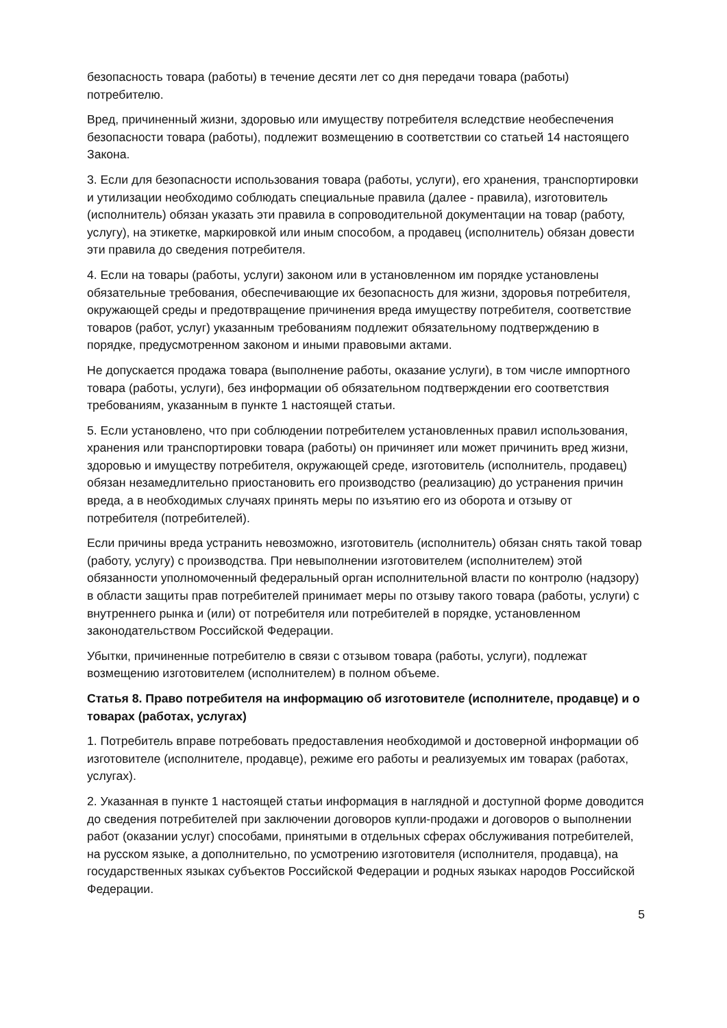безопасность товара (работы) в течение десяти лет со дня передачи товара (работы) потребителю.
Вред, причиненный жизни, здоровью или имуществу потребителя вследствие необеспечения безопасности товара (работы), подлежит возмещению в соответствии со статьей 14 настоящего Закона.
3. Если для безопасности использования товара (работы, услуги), его хранения, транспортировки и утилизации необходимо соблюдать специальные правила (далее - правила), изготовитель (исполнитель) обязан указать эти правила в сопроводительной документации на товар (работу, услугу), на этикетке, маркировкой или иным способом, а продавец (исполнитель) обязан довести эти правила до сведения потребителя.
4. Если на товары (работы, услуги) законом или в установленном им порядке установлены обязательные требования, обеспечивающие их безопасность для жизни, здоровья потребителя, окружающей среды и предотвращение причинения вреда имуществу потребителя, соответствие товаров (работ, услуг) указанным требованиям подлежит обязательному подтверждению в порядке, предусмотренном законом и иными правовыми актами.
Не допускается продажа товара (выполнение работы, оказание услуги), в том числе импортного товара (работы, услуги), без информации об обязательном подтверждении его соответствия требованиям, указанным в пункте 1 настоящей статьи.
5. Если установлено, что при соблюдении потребителем установленных правил использования, хранения или транспортировки товара (работы) он причиняет или может причинить вред жизни, здоровью и имуществу потребителя, окружающей среде, изготовитель (исполнитель, продавец) обязан незамедлительно приостановить его производство (реализацию) до устранения причин вреда, а в необходимых случаях принять меры по изъятию его из оборота и отзыву от потребителя (потребителей).
Если причины вреда устранить невозможно, изготовитель (исполнитель) обязан снять такой товар (работу, услугу) с производства. При невыполнении изготовителем (исполнителем) этой обязанности уполномоченный федеральный орган исполнительной власти по контролю (надзору) в области защиты прав потребителей принимает меры по отзыву такого товара (работы, услуги) с внутреннего рынка и (или) от потребителя или потребителей в порядке, установленном законодательством Российской Федерации.
Убытки, причиненные потребителю в связи с отзывом товара (работы, услуги), подлежат возмещению изготовителем (исполнителем) в полном объеме.
Статья 8. Право потребителя на информацию об изготовителе (исполнителе, продавце) и о товарах (работах, услугах)
1. Потребитель вправе потребовать предоставления необходимой и достоверной информации об изготовителе (исполнителе, продавце), режиме его работы и реализуемых им товарах (работах, услугах).
2. Указанная в пункте 1 настоящей статьи информация в наглядной и доступной форме доводится до сведения потребителей при заключении договоров купли-продажи и договоров о выполнении работ (оказании услуг) способами, принятыми в отдельных сферах обслуживания потребителей, на русском языке, а дополнительно, по усмотрению изготовителя (исполнителя, продавца), на государственных языках субъектов Российской Федерации и родных языках народов Российской Федерации.
5